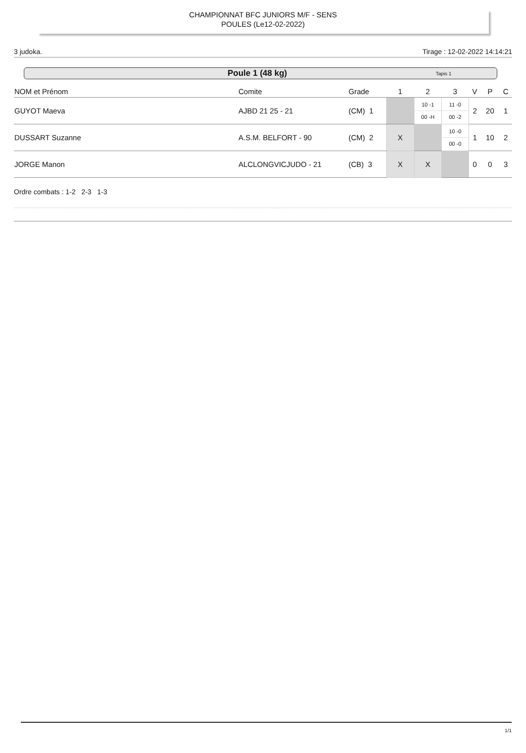CHAMPIONNAT BFC JUNIORS M/F - SENS
POULES (Le12-02-2022)
3 judoka. Tirage : 12-02-2022 14:14:21
Poule 1 (48 kg) Tapis 1
| NOM et Prénom | Comite | Grade | 1 | 2 | 3 | V | P | C |
| --- | --- | --- | --- | --- | --- | --- | --- | --- |
| GUYOT Maeva | AJBD 21 25 - 21 | (CM) 1 | | 10 -1 00 -H | 11 -0 00 -2 | 2 | 20 | 1 |
| DUSSART Suzanne | A.S.M. BELFORT - 90 | (CM) 2 | X | | 10 -0 00 -0 | 1 | 10 | 2 |
| JORGE Manon | ALCLONGVICJUDO - 21 | (CB) 3 | X | X | | 0 | 0 | 3 |
Ordre combats : 1-2 2-3 1-3
1/1